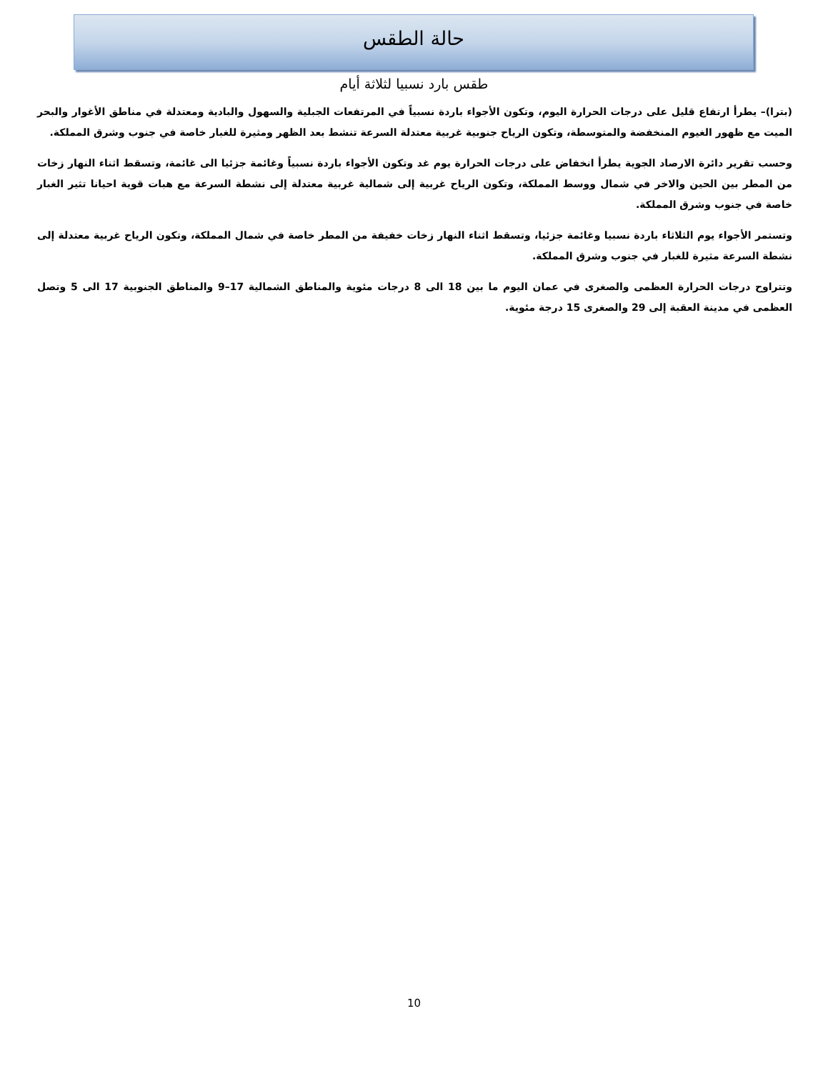حالة الطقس
طقس بارد نسبيا لثلاثة أيام
(بترا)– يطرأ ارتفاع قليل على درجات الحرارة اليوم، وتكون الأجواء باردة نسبياً في المرتفعات الجبلية والسهول والبادية ومعتدلة في مناطق الأغوار والبحر الميت مع ظهور الغيوم المنخفضة والمتوسطة، وتكون الرياح جنوبية غربية معتدلة السرعة تنشط بعد الظهر ومثيرة للغبار خاصة في جنوب وشرق المملكة.
وحسب تقرير دائرة الارصاد الجوية يطرأ انخفاض على درجات الحرارة يوم غد وتكون الأجواء باردة نسبياً وغائمة جزئيا الى غائمة، وتسقط اثناء النهار زخات من المطر بين الحين والاخر في شمال ووسط المملكة، وتكون الرياح غربية إلى شمالية غربية معتدلة إلى نشطة السرعة مع هبات قوية احيانا تثير الغبار خاصة في جنوب وشرق المملكة.
وتستمر الأجواء يوم الثلاثاء باردة نسبيا وغائمة جزئيا، وتسقط اثناء النهار زخات خفيفة من المطر خاصة في شمال المملكة، وتكون الرياح غربية معتدلة إلى نشطة السرعة مثيرة للغبار في جنوب وشرق المملكة.
وتتراوح درجات الحرارة العظمى والصغرى في عمان اليوم ما بين 18 الى 8 درجات مئوية والمناطق الشمالية 17–9 والمناطق الجنوبية 17 الى 5 وتصل العظمى في مدينة العقبة إلى 29 والصغرى 15 درجة مئوية.
10